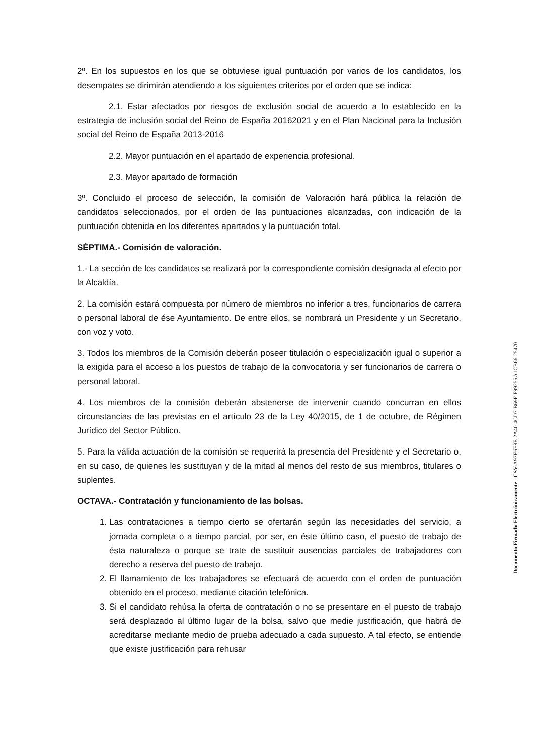2º. En los supuestos en los que se obtuviese igual puntuación por varios de los candidatos, los desempates se dirimirán atendiendo a los siguientes criterios por el orden que se indica:
2.1. Estar afectados por riesgos de exclusión social de acuerdo a lo establecido en la estrategia de inclusión social del Reino de España 20162021 y en el Plan Nacional para la Inclusión social del Reino de España 2013-2016
2.2. Mayor puntuación en el apartado de experiencia profesional.
2.3. Mayor apartado de formación
3º. Concluido el proceso de selección, la comisión de Valoración hará pública la relación de candidatos seleccionados, por el orden de las puntuaciones alcanzadas, con indicación de la puntuación obtenida en los diferentes apartados y la puntuación total.
SÉPTIMA.- Comisión de valoración.
1.- La sección de los candidatos se realizará por la correspondiente comisión designada al efecto por la Alcaldía.
2. La comisión estará compuesta por número de miembros no inferior a tres, funcionarios de carrera o personal laboral de ése Ayuntamiento. De entre ellos, se nombrará un Presidente y un Secretario, con voz y voto.
3. Todos los miembros de la Comisión deberán poseer titulación o especialización igual o superior a la exigida para el acceso a los puestos de trabajo de la convocatoria y ser funcionarios de carrera o personal laboral.
4. Los miembros de la comisión deberán abstenerse de intervenir cuando concurran en ellos circunstancias de las previstas en el artículo 23 de la Ley 40/2015, de 1 de octubre, de Régimen Jurídico del Sector Público.
5. Para la válida actuación de la comisión se requerirá la presencia del Presidente y el Secretario o, en su caso, de quienes les sustituyan y de la mitad al menos del resto de sus miembros, titulares o suplentes.
OCTAVA.- Contratación y funcionamiento de las bolsas.
1. Las contrataciones a tiempo cierto se ofertarán según las necesidades del servicio, a jornada completa o a tiempo parcial, por ser, en éste último caso, el puesto de trabajo de ésta naturaleza o porque se trate de sustituir ausencias parciales de trabajadores con derecho a reserva del puesto de trabajo.
2. El llamamiento de los trabajadores se efectuará de acuerdo con el orden de puntuación obtenido en el proceso, mediante citación telefónica.
3. Si el candidato rehúsa la oferta de contratación o no se presentare en el puesto de trabajo será desplazado al último lugar de la bolsa, salvo que medie justificación, que habrá de acreditarse mediante medio de prueba adecuado a cada supuesto. A tal efecto, se entiende que existe justificación para rehusar
Documento Firmado Electrónicamente - CSV: A97E6E8E-2A40-4CD7-B69F-F99255A1CB66-25470